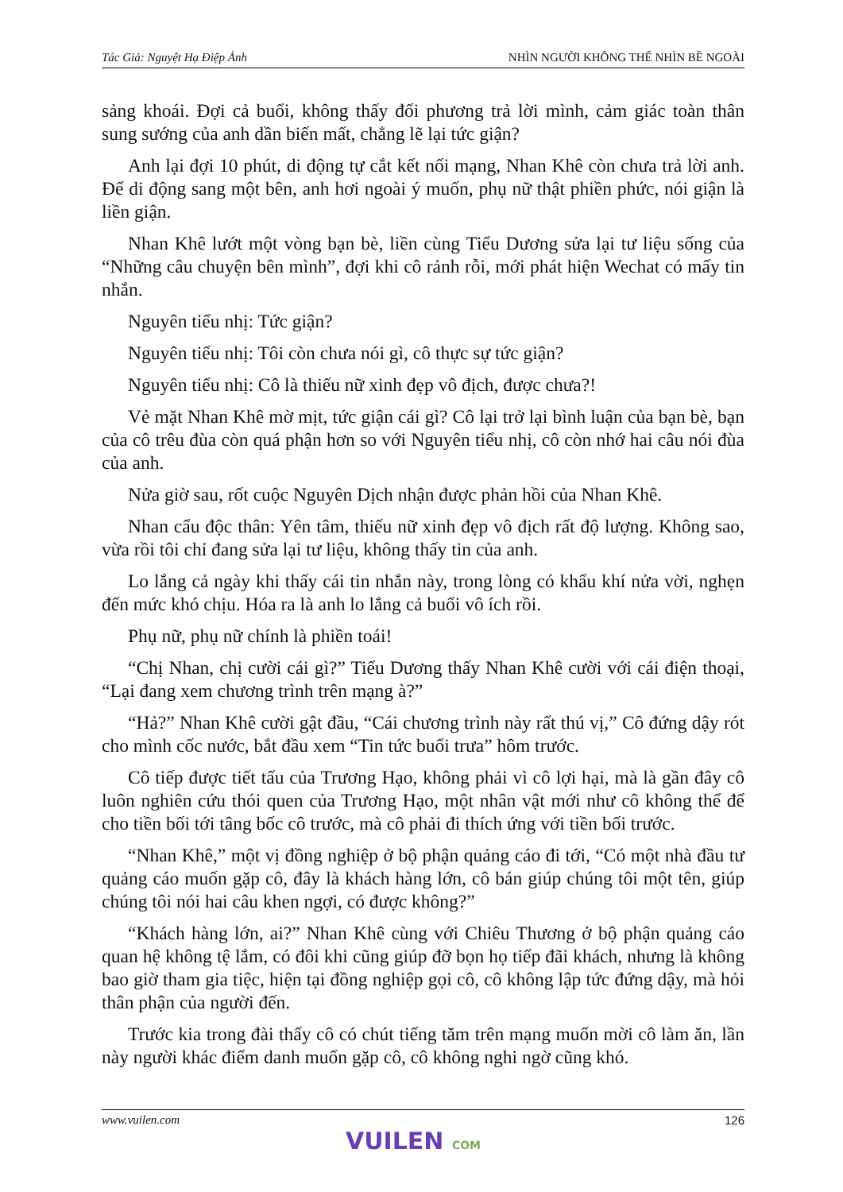Tác Giả: Nguyệt Hạ Điệp Ảnh NHÌN NGƯỜI KHÔNG THỂ NHÌN BỀ NGOÀI
sảng khoái. Đợi cả buổi, không thấy đối phương trả lời mình, cảm giác toàn thân sung sướng của anh dần biến mất, chẳng lẽ lại tức giận?
Anh lại đợi 10 phút, di động tự cắt kết nối mạng, Nhan Khê còn chưa trả lời anh. Để di động sang một bên, anh hơi ngoài ý muốn, phụ nữ thật phiền phức, nói giận là liền giận.
Nhan Khê lướt một vòng bạn bè, liền cùng Tiểu Dương sửa lại tư liệu sống của “Những câu chuyện bên mình”, đợi khi cô rảnh rỗi, mới phát hiện Wechat có mấy tin nhắn.
Nguyên tiểu nhị: Tức giận?
Nguyên tiểu nhị: Tôi còn chưa nói gì, cô thực sự tức giận?
Nguyên tiểu nhị: Cô là thiếu nữ xinh đẹp vô địch, được chưa?!
Vẻ mặt Nhan Khê mờ mịt, tức giận cái gì? Cô lại trở lại bình luận của bạn bè, bạn của cô trêu đùa còn quá phận hơn so với Nguyên tiểu nhị, cô còn nhớ hai câu nói đùa của anh.
Nửa giờ sau, rốt cuộc Nguyên Dịch nhận được phản hồi của Nhan Khê.
Nhan cẩu độc thân: Yên tâm, thiếu nữ xinh đẹp vô địch rất độ lượng. Không sao, vừa rồi tôi chỉ đang sửa lại tư liệu, không thấy tin của anh.
Lo lắng cả ngày khi thấy cái tin nhắn này, trong lòng có khẩu khí nửa vời, nghẹn đến mức khó chịu. Hóa ra là anh lo lắng cả buổi vô ích rồi.
Phụ nữ, phụ nữ chính là phiền toái!
“Chị Nhan, chị cười cái gì?” Tiểu Dương thấy Nhan Khê cười với cái điện thoại, “Lại đang xem chương trình trên mạng à?”
“Hả?” Nhan Khê cười gật đầu, “Cái chương trình này rất thú vị,” Cô đứng dậy rót cho mình cốc nước, bắt đầu xem “Tin tức buổi trưa” hôm trước.
Cô tiếp được tiết tấu của Trương Hạo, không phải vì cô lợi hại, mà là gần đây cô luôn nghiên cứu thói quen của Trương Hạo, một nhân vật mới như cô không thể để cho tiền bối tới tâng bốc cô trước, mà cô phải đi thích ứng với tiền bối trước.
“Nhan Khê,” một vị đồng nghiệp ở bộ phận quảng cáo đi tới, “Có một nhà đầu tư quảng cáo muốn gặp cô, đây là khách hàng lớn, cô bán giúp chúng tôi một tên, giúp chúng tôi nói hai câu khen ngợi, có được không?”
“Khách hàng lớn, ai?” Nhan Khê cùng với Chiêu Thương ở bộ phận quảng cáo quan hệ không tệ lắm, có đôi khi cũng giúp đỡ bọn họ tiếp đãi khách, nhưng là không bao giờ tham gia tiệc, hiện tại đồng nghiệp gọi cô, cô không lập tức đứng dậy, mà hỏi thân phận của người đến.
Trước kia trong đài thấy cô có chút tiếng tăm trên mạng muốn mời cô làm ăn, lần này người khác điểm danh muốn gặp cô, cô không nghi ngờ cũng khó.
www.vuilen.com 126
VUILEN COM